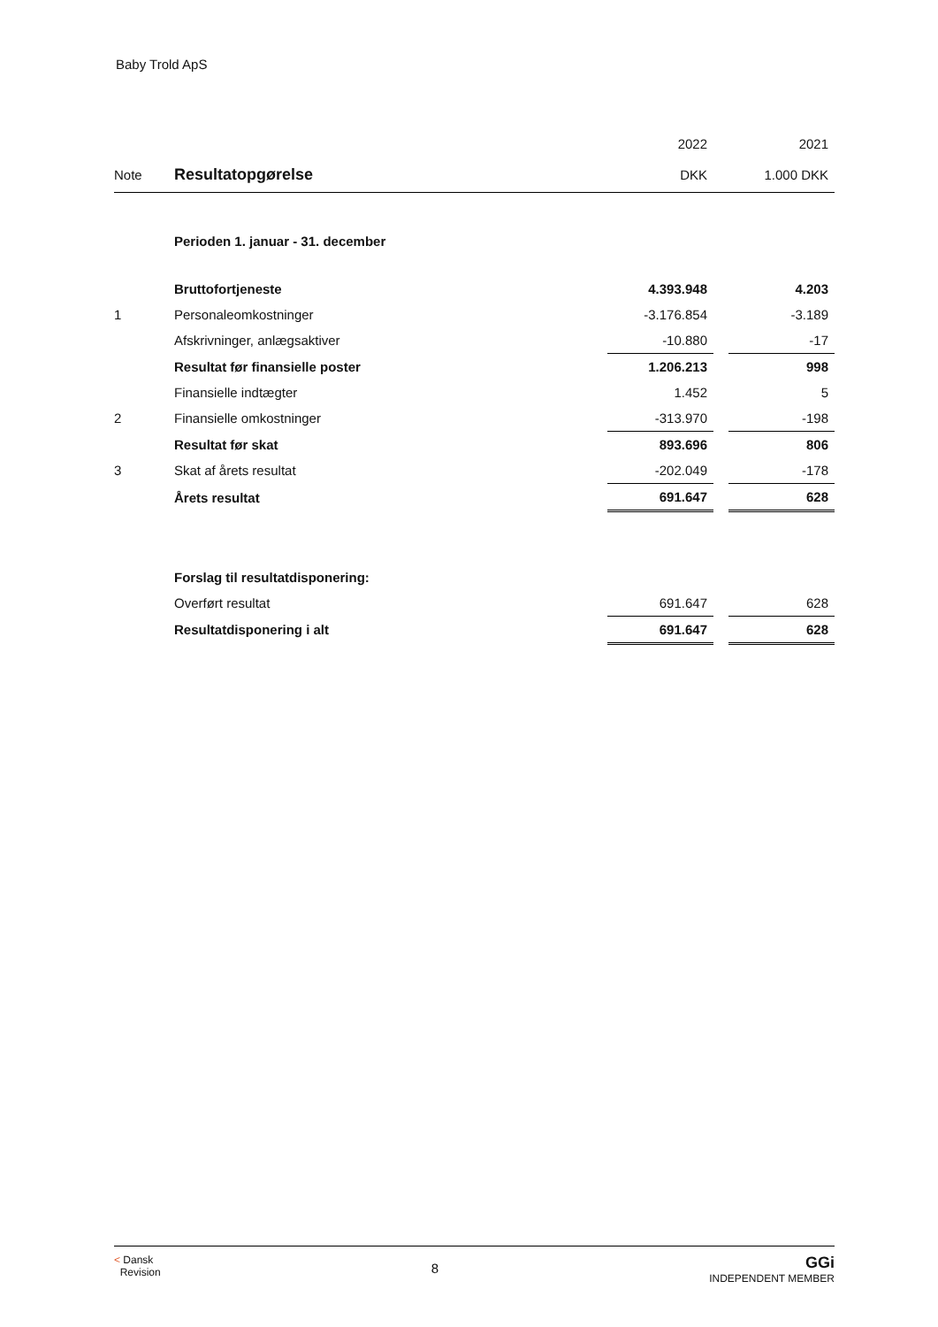Baby Trold ApS
| | | 2022 | | 2021 |
| Note | Resultatopgørelse | DKK | | 1.000 DKK |
| | Perioden 1. januar - 31. december | | | |
| | Bruttofortjeneste | 4.393.948 | | 4.203 |
| 1 | Personaleomkostninger | -3.176.854 | | -3.189 |
| | Afskrivninger, anlægsaktiver | -10.880 | | -17 |
| | Resultat før finansielle poster | 1.206.213 | | 998 |
| | Finansielle indtægter | 1.452 | | 5 |
| 2 | Finansielle omkostninger | -313.970 | | -198 |
| | Resultat før skat | 893.696 | | 806 |
| 3 | Skat af årets resultat | -202.049 | | -178 |
| | Årets resultat | 691.647 | | 628 |
| | Forslag til resultatdisponering: | | | |
| | Overført resultat | 691.647 | | 628 |
| | Resultatdisponering i alt | 691.647 | | 628 |
< Dansk
Revision
8
GGi
INDEPENDENT MEMBER